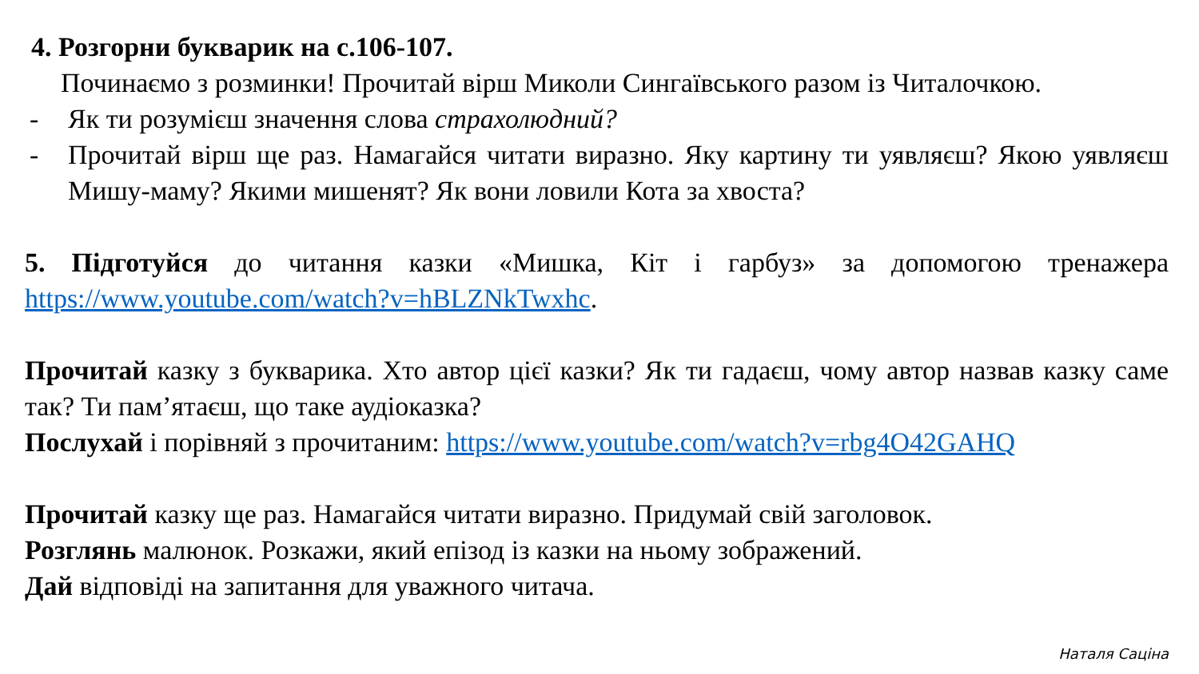4. Розгорни букварик на с.106-107.
Починаємо з розминки! Прочитай вірш Миколи Сингаївського разом із Читалочкою.
- Як ти розумієш значення слова страхолюдний?
- Прочитай вірш ще раз. Намагайся читати виразно. Яку картину ти уявляєш? Якою уявляєш Мишу-маму? Якими мишенят? Як вони ловили Кота за хвоста?
5. Підготуйся до читання казки «Мишка, Кіт і гарбуз» за допомогою тренажера https://www.youtube.com/watch?v=hBLZNkTwxhc.
Прочитай казку з букварика. Хто автор цієї казки? Як ти гадаєш, чому автор назвав казку саме так? Ти пам’ятаєш, що таке аудіоказка?
Послухай і порівняй з прочитаним: https://www.youtube.com/watch?v=rbg4O42GAHQ
Прочитай казку ще раз. Намагайся читати виразно. Придумай свій заголовок.
Розглянь малюнок. Розкажи, який епізод із казки на ньому зображений.
Дай відповіді на запитання для уважного читача.
Наталя Саціна